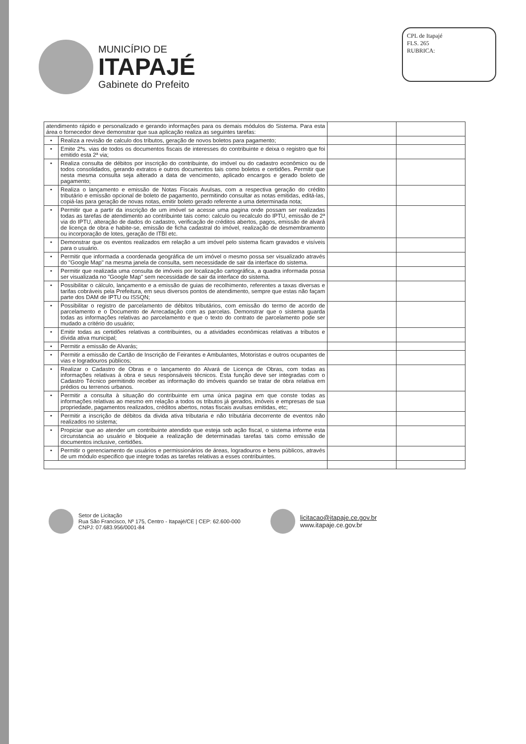MUNICÍPIO DE
ITAPAJÉ
Gabinete do Prefeito
CPL de Itapajé
FLS. 265
RUBRICA:
| atendimento rápido e personalizado e gerando informações para os demais módulos do Sistema. Para esta área o fornecedor deve demonstrar que sua aplicação realiza as seguintes tarefas: | | | |
| • | Realiza a revisão de calculo dos tributos, geração de novos boletos para pagamento; | | |
| • | Emite 2ªs. vias de todos os documentos fiscais de interesses do contribuinte e deixa o registro que foi emitido esta 2ª via; | | |
| • | Realiza consulta de débitos por inscrição do contribuinte, do imóvel ou do cadastro econômico ou de todos consolidados, gerando extratos e outros documentos tais como boletos e certidões. Permitir que nesta mesma consulta seja alterado a data de vencimento, aplicado encargos e gerado boleto de pagamento; | | |
| • | Realiza o lançamento e emissão de Notas Fiscais Avulsas, com a respectiva geração do crédito tributário e emissão opcional de boleto de pagamento, permitindo consultar as notas emitidas, editá-las, copiá-las para geração de novas notas, emitir boleto gerado referente a uma determinada nota; | | |
| • | Permitir que a partir da inscrição de um imóvel se acesse uma pagina onde possam ser realizadas todas as tarefas de atendimento ao contribuinte tais como: calculo ou recalculo do IPTU, emissão de 2ª via do IPTU, alteração de dados do cadastro, verificação de créditos abertos, pagos, emissão de alvará de licença de obra e habite-se, emissão de ficha cadastral do imóvel, realização de desmembramento ou incorporação de lotes, geração de ITBI etc. | | |
| • | Demonstrar que os eventos realizados em relação a um imóvel pelo sistema ficam gravados e visíveis para o usuário. | | |
| • | Permitir que informada a coordenada geográfica de um imóvel o mesmo possa ser visualizado através do "Google Map" na mesma janela de consulta, sem necessidade de sair da interface do sistema. | | |
| • | Permitir que realizada uma consulta de imóveis por localização cartográfica, a quadra informada possa ser visualizada no "Google Map" sem necessidade de sair da interface do sistema. | | |
| • | Possibilitar o cálculo, lançamento e a emissão de guias de recolhimento, referentes a taxas diversas e tarifas cobráveis pela Prefeitura, em seus diversos pontos de atendimento, sempre que estas não façam parte dos DAM de IPTU ou ISSQN; | | |
| • | Possibilitar o registro de parcelamento de débitos tributários, com emissão do termo de acordo de parcelamento e o Documento de Arrecadação com as parcelas. Demonstrar que o sistema guarda todas as informações relativas ao parcelamento e que o texto do contrato de parcelamento pode ser mudado a critério do usuário; | | |
| • | Emitir todas as certidões relativas a contribuintes, ou a atividades econômicas relativas a tributos e dívida ativa municipal; | | |
| • | Permitir a emissão de Alvarás; | | |
| • | Permitir a emissão de Cartão de Inscrição de Feirantes e Ambulantes, Motoristas e outros ocupantes de vias e logradouros públicos; | | |
| • | Realizar o Cadastro de Obras e o lançamento do Alvará de Licença de Obras, com todas as informações relativas à obra e seus responsáveis técnicos. Esta função deve ser integradas com o Cadastro Técnico permitindo receber as informação do imóveis quando se tratar de obra relativa em prédios ou terrenos urbanos. | | |
| • | Permitir a consulta à situação do contribuinte em uma única pagina em que conste todas as informações relativas ao mesmo em relação a todos os tributos já gerados, imóveis e empresas de sua propriedade, pagamentos realizados, créditos abertos, notas fiscais avulsas emitidas, etc; | | |
| • | Permitir a inscrição de débitos da divida ativa tributaria e não tributária decorrente de eventos não realizados no sistema; | | |
| • | Propiciar que ao atender um contribuinte atendido que esteja sob ação fiscal, o sistema informe esta circunstancia ao usuário e bloqueie a realização de determinadas tarefas tais como emissão de documentos inclusive, certidões. | | |
| • | Permitir o gerenciamento de usuários e permissionários de áreas, logradouros e bens públicos, através de um módulo especifico que integre todas as tarefas relativas a esses contribuintes. | | |
Setor de Licitação
Rua São Francisco, Nº 175, Centro - Itapajé/CE | CEP: 62.600-000
CNPJ: 07.683.956/0001-84
licitacao@itapaje.ce.gov.br
www.itapaje.ce.gov.br